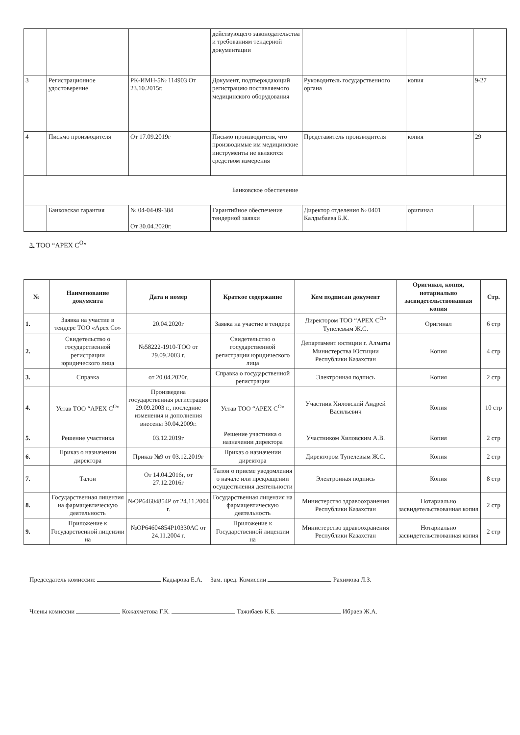| | | | действующего законодательства и требованиям тендерной документации | | | |
| 3 | Регистрационное удостоверение | РК-ИМН-5№ 114903 От 23.10.2015г. | Документ, подтверждающий регистрацию поставляемого медицинского оборудования | Руководитель государственного органа | копия | 9-27 |
| 4 | Письмо производителя | От 17.09.2019г | Письмо производителя, что производимые им медицинские инструменты не являются средством измерения | Представитель производителя | копия | 29 |
| Банковское обеспечение | | | | | | |
| | Банковская гарантия | № 04-04-09-384 От 30.04.2020г. | Гарантийное обеспечение тендерной заявки | Директор отделения № 0401 Калдыбаева Б.К. | оригинал | |
3. ТОО “APEX C<sup>O</sup>”
| № | Наименование документа | Дата и номер | Краткое содержание | Кем подписан документ | Оригинал, копия, нотариально засвидетельствованная копия | Стр. |
| --- | --- | --- | --- | --- | --- | --- |
| 1. | Заявка на участие в тендере ТОО «Apex Co» | 20.04.2020г | Заявка на участие в тендере | Директором ТОО “APEX C<sup>O</sup>” Тупелевым Ж.С. | Оригинал | 6 стр |
| 2. | Свидетельство о государственной регистрации юридического лица | №58222-1910-ТОО от 29.09.2003 г. | Свидетельство о государственной регистрации юридического лица | Департамент юстиции г. Алматы Министерства Юстиции Республики Казахстан | Копия | 4 стр |
| 3. | Справка | от 20.04.2020г. | Справка о государственной регистрации | Электронная подпись | Копия | 2 стр |
| 4. | Устав ТОО “APEX C<sup>O</sup>” | Произведена государственная регистрация 29.09.2003 г., последние изменения и дополнения внесены 30.04.2009г. | Устав ТОО “APEX C<sup>O</sup>” | Участник Хиловский Андрей Васильевич | Копия | 10 стр |
| 5. | Решение участника | 03.12.2019г | Решение участника о назначении директора | Участником Хиловским А.В. | Копия | 2 стр |
| 6. | Приказ о назначении директора | Приказ №9 от 03.12.2019г | Приказ о назначении директора | Директором Тупелевым Ж.С. | Копия | 2 стр |
| 7. | Талон | От 14.04.2016г, от 27.12.2016г | Талон о приеме уведомления о начале или прекращении осуществления деятельности | Электронная подпись | Копия | 8 стр |
| 8. | Государственная лицензия на фармацевтическую деятельность | №ОР64604854Р от 24.11.2004 г. | Государственная лицензия на фармацевтическую деятельность | Министерство здравоохранения Республики Казахстан | Нотариально засвидетельствованная копия | 2 стр |
| 9. | Приложение к Государственной лицензии на | №ОР64604854Р10330АС от 24.11.2004 г. | Приложение к Государственной лицензии на | Министерство здравоохранения Республики Казахстан | Нотариально засвидетельствованная копия | 2 стр |
Председатель комиссии: Кадырова Е.А. Зам. пред. Комиссии Рахимова Л.З.
Члены комиссии Кожахметова Г.К. Тажибаев К.Б. Ибраев Ж.А.